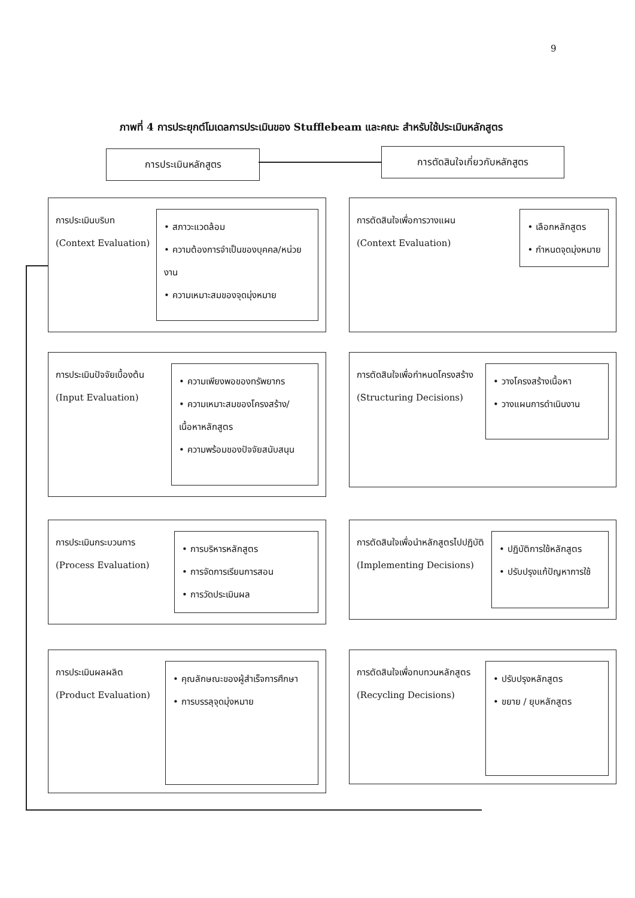9
ภาพที่ 4 การประยุกต์โมเดลการประเมินของ Stufflebeam และคณะ สำหรับใช้ประเมินหลักสูตร
การประเมินหลักสูตร การตัดสินใจเกี่ยวกับหลักสูตร
การประเมินบริบท
(Context Evaluation)
• สภาวะแวดล้อม
• ความต้องการจำเป็นของบุคคล/หน่วยงาน
• ความเหมาะสมของจุดมุ่งหมาย
การตัดสินใจเพื่อการวางแผน
(Context Evaluation)
• เลือกหลักสูตร
• กำหนดจุดมุ่งหมาย
การประเมินปัจจัยเบื้องต้น
(Input Evaluation)
• ความเพียงพอของทรัพยากร
• ความเหมาะสมของโครงสร้าง/เนื้อหาหลักสูตร
• ความพร้อมของปัจจัยสนับสนุน
การตัดสินใจเพื่อกำหนดโครงสร้าง
(Structuring Decisions)
• วางโครงสร้างเนื้อหา
• วางแผนการดำเนินงาน
การประเมินกระบวนการ
(Process Evaluation)
• การบริหารหลักสูตร
• การจัดการเรียนการสอน
• การวัดประเมินผล
การตัดสินใจเพื่อนำหลักสูตรไปปฏิบัติ
(Implementing Decisions)
• ปฏิบัติการใช้หลักสูตร
• ปรับปรุงแก้ปัญหาการใช้
การประเมินผลผลิต
(Product Evaluation)
• คุณลักษณะของผู้สำเร็จการศึกษา
• การบรรลุจุดมุ่งหมาย
การตัดสินใจเพื่อทบทวนหลักสูตร
(Recycling Decisions)
• ปรับปรุงหลักสูตร
• ขยาย / ยุบหลักสูตร